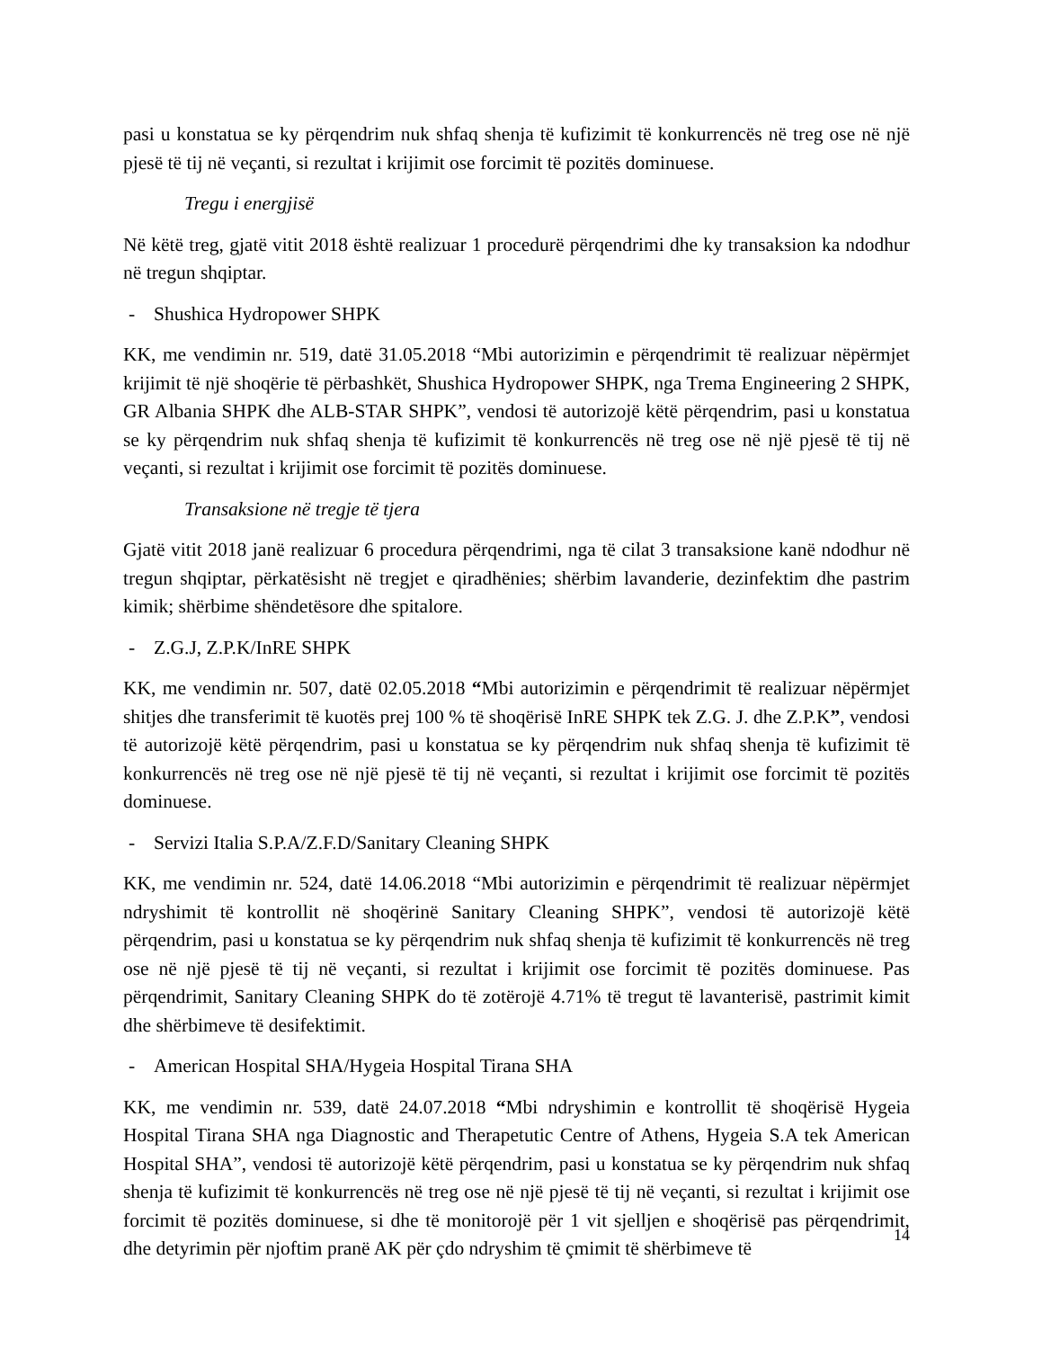pasi u konstatua se ky përqendrim nuk shfaq shenja të kufizimit të konkurrencës në treg ose në një pjesë të tij në veçanti, si rezultat i krijimit ose forcimit të pozitës dominuese.
Tregu i energjisë
Në këtë treg, gjatë vitit 2018 është realizuar 1 procedurë përqendrimi dhe ky transaksion ka ndodhur në tregun shqiptar.
- Shushica Hydropower SHPK
KK, me vendimin nr. 519, datë 31.05.2018 “Mbi autorizimin e përqendrimit të realizuar nëpërmjet krijimit të një shoqërie të përbashkët, Shushica Hydropower SHPK, nga Trema Engineering 2 SHPK, GR Albania SHPK dhe ALB-STAR SHPK”, vendosi të autorizojë këtë përqendrim, pasi u konstatua se ky përqendrim nuk shfaq shenja të kufizimit të konkurrencës në treg ose në një pjesë të tij në veçanti, si rezultat i krijimit ose forcimit të pozitës dominuese.
Transaksione në tregje të tjera
Gjatë vitit 2018 janë realizuar 6 procedura përqendrimi, nga të cilat 3 transaksione kanë ndodhur në tregun shqiptar, përkatësisht në tregjet e qiradhënies; shërbim lavanderie, dezinfektim dhe pastrim kimik; shërbime shëndetësore dhe spitalore.
- Z.G.J, Z.P.K/InRE SHPK
KK, me vendimin nr. 507, datë 02.05.2018 “Mbi autorizimin e përqendrimit të realizuar nëpërmjet shitjes dhe transferimit të kuotës prej 100 % të shoqërisë InRE SHPK tek Z.G. J. dhe Z.P.K”, vendosi të autorizojë këtë përqendrim, pasi u konstatua se ky përqendrim nuk shfaq shenja të kufizimit të konkurrencës në treg ose në një pjesë të tij në veçanti, si rezultat i krijimit ose forcimit të pozitës dominuese.
- Servizi Italia S.P.A/Z.F.D/Sanitary Cleaning SHPK
KK, me vendimin nr. 524, datë 14.06.2018 “Mbi autorizimin e përqendrimit të realizuar nëpërmjet ndryshimit të kontrollit në shoqërinë Sanitary Cleaning SHPK”, vendosi të autorizojë këtë përqendrim, pasi u konstatua se ky përqendrim nuk shfaq shenja të kufizimit të konkurrencës në treg ose në një pjesë të tij në veçanti, si rezultat i krijimit ose forcimit të pozitës dominuese. Pas përqendrimit, Sanitary Cleaning SHPK do të zotërojë 4.71% të tregut të lavanterisë, pastrimit kimit dhe shërbimeve të desifektimit.
- American Hospital SHA/Hygeia Hospital Tirana SHA
KK, me vendimin nr. 539, datë 24.07.2018 “Mbi ndryshimin e kontrollit të shoqërisë Hygeia Hospital Tirana SHA nga Diagnostic and Therapetutic Centre of Athens, Hygeia S.A tek American Hospital SHA”, vendosi të autorizojë këtë përqendrim, pasi u konstatua se ky përqendrim nuk shfaq shenja të kufizimit të konkurrencës në treg ose në një pjesë të tij në veçanti, si rezultat i krijimit ose forcimit të pozitës dominuese, si dhe të monitorojë për 1 vit sjelljen e shoqërisë pas përqendrimit, dhe detyrimin për njoftim pranë AK për çdo ndryshim të çmimit të shërbimeve të
14